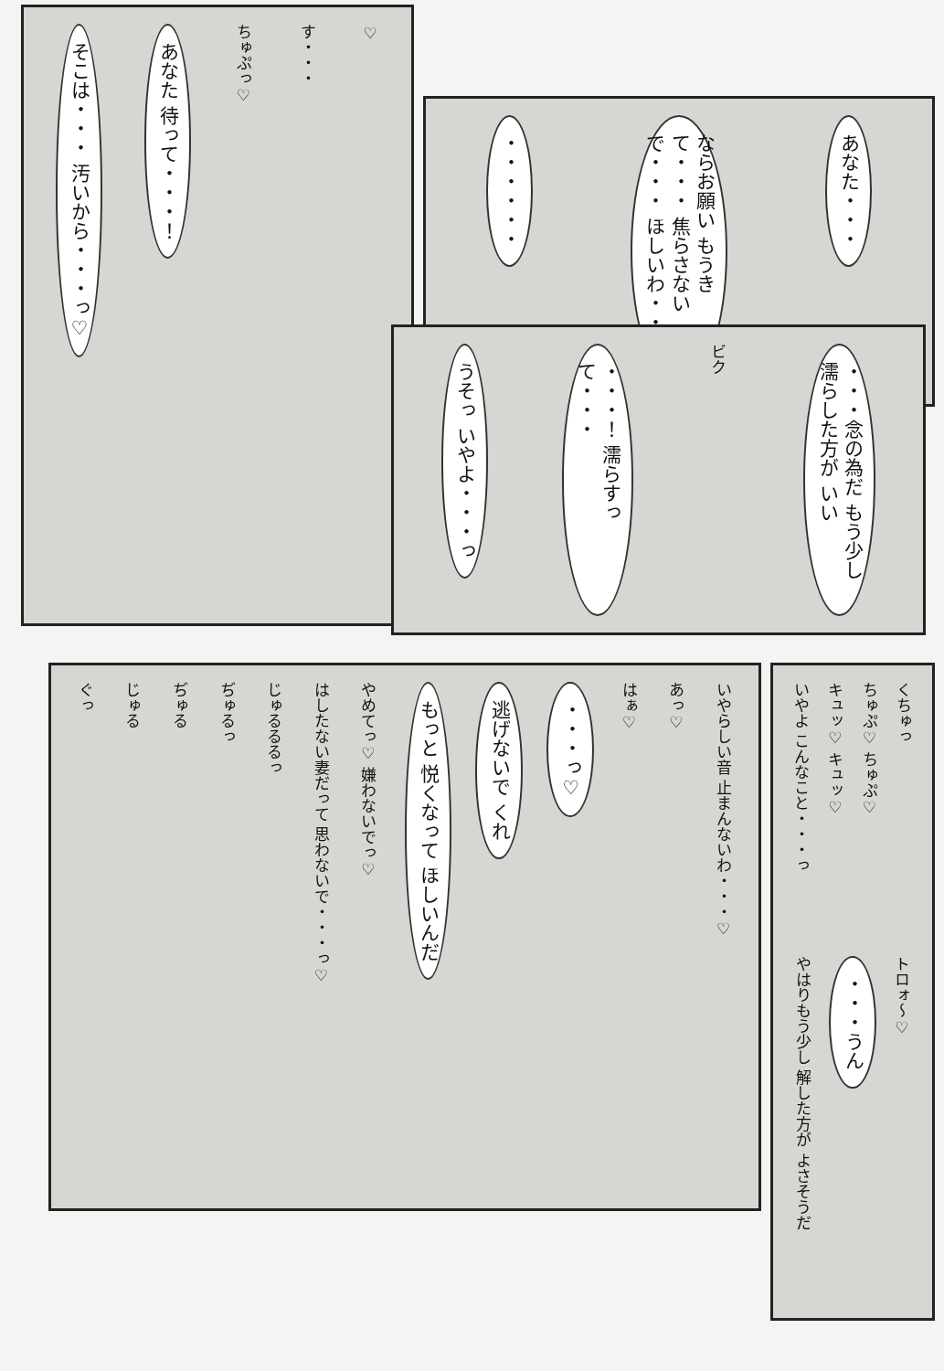あなた・・・
ならお願い もうきて・・・ 焦らさないで・・・ ほしいわ・・・
・・・・・・
♡
す・・・
ちゅぷっ♡
あなた 待って・・・！
そこは・・・ 汚いから・・・っ♡
・・・念の為だ もう少し 濡らした方が いい
ビク
・・・！ 濡らすって・・・
うそっ いやよ・・・っ
くちゅっ
ちゅぷ♡ ちゅぷ♡
キュッ♡ キュッ♡
いやよ こんなこと・・・っ
トロォ～♡
・・・うん
やはりもう少し 解した方が よさそうだ
いやらしい音 止まんないわ・・・♡
あっ♡
はぁ♡
・・・っ♡
逃げないで くれ
もっと 悦くなって ほしいんだ
やめてっ♡ 嫌わないでっ♡
はしたない妻だって 思わないで・・・っ♡
じゅるるるっ
ぢゅるっ
ぢゅる
じゅる
ぐっ